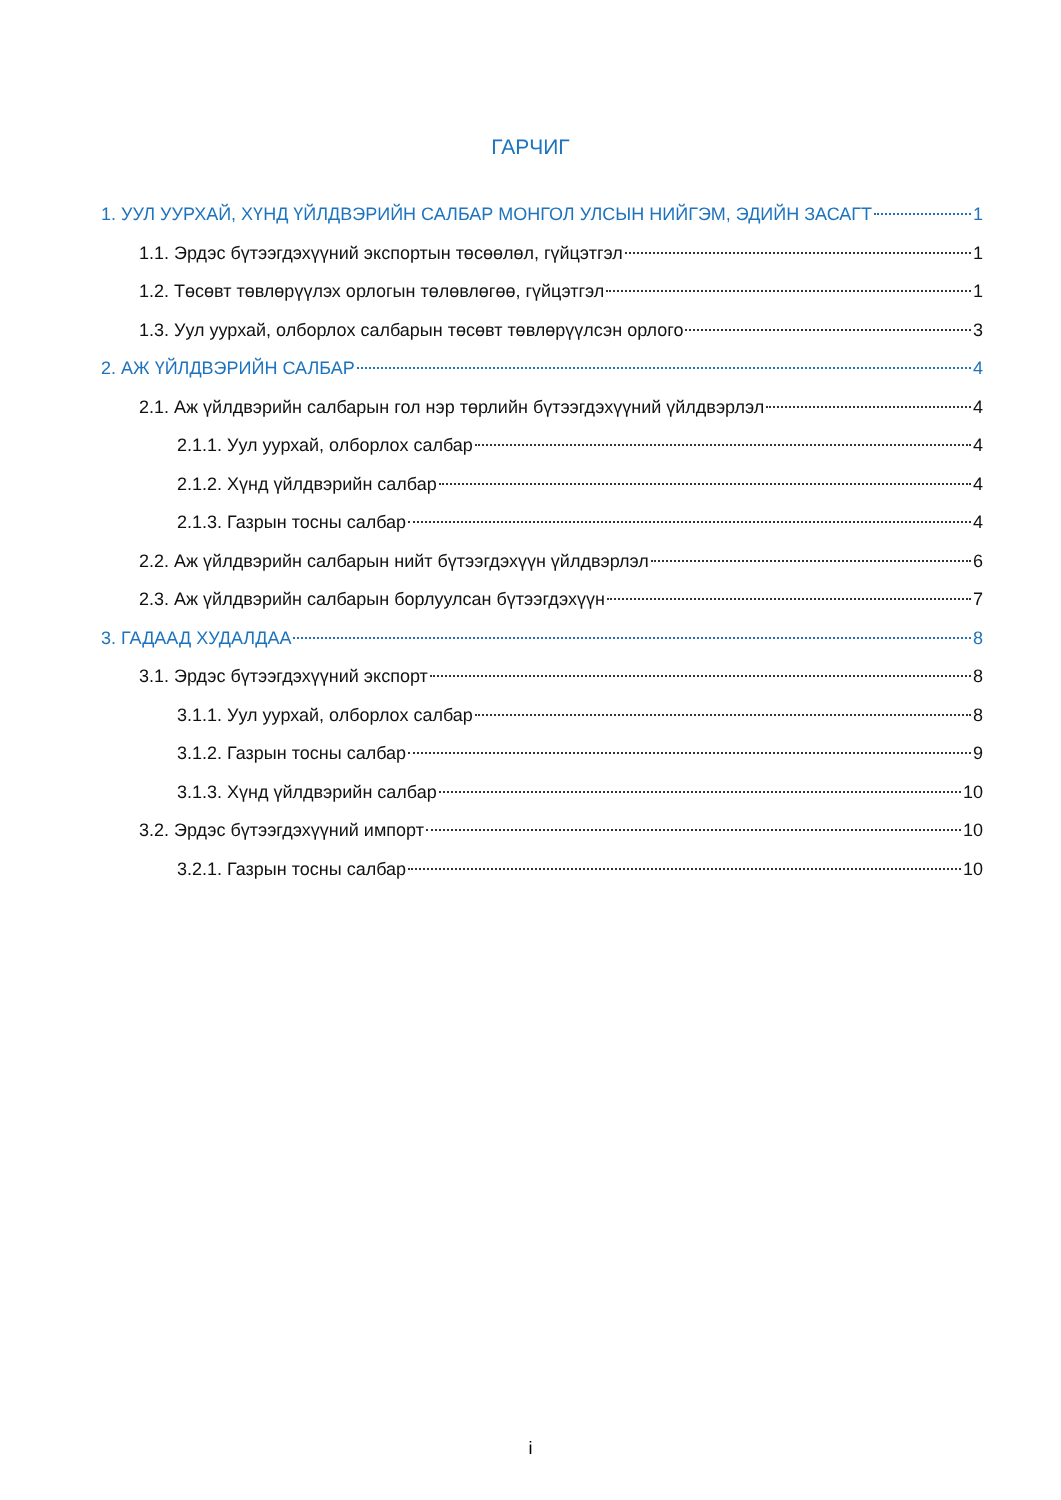ГАРЧИГ
1. УУЛ УУРХАЙ, ХҮНД ҮЙЛДВЭРИЙН САЛБАР МОНГОЛ УЛСЫН НИЙГЭМ, ЭДИЙН ЗАСАГТ 1
1.1. Эрдэс бүтээгдэхүүний экспортын төсөөлөл, гүйцэтгэл 1
1.2. Төсөвт төвлөрүүлэх орлогын төлөвлөгөө, гүйцэтгэл 1
1.3. Уул уурхай, олборлох салбарын төсөвт төвлөрүүлсэн орлого 3
2. АЖ ҮЙЛДВЭРИЙН САЛБАР 4
2.1. Аж үйлдвэрийн салбарын гол нэр төрлийн бүтээгдэхүүний үйлдвэрлэл 4
2.1.1. Уул уурхай, олборлох салбар 4
2.1.2. Хүнд үйлдвэрийн салбар 4
2.1.3. Газрын тосны салбар 4
2.2. Аж үйлдвэрийн салбарын нийт бүтээгдэхүүн үйлдвэрлэл 6
2.3. Аж үйлдвэрийн салбарын борлуулсан бүтээгдэхүүн 7
3. ГАДААД ХУДАЛДАА 8
3.1. Эрдэс бүтээгдэхүүний экспорт 8
3.1.1. Уул уурхай, олборлох салбар 8
3.1.2. Газрын тосны салбар 9
3.1.3. Хүнд үйлдвэрийн салбар 10
3.2. Эрдэс бүтээгдэхүүний импорт 10
3.2.1. Газрын тосны салбар 10
i